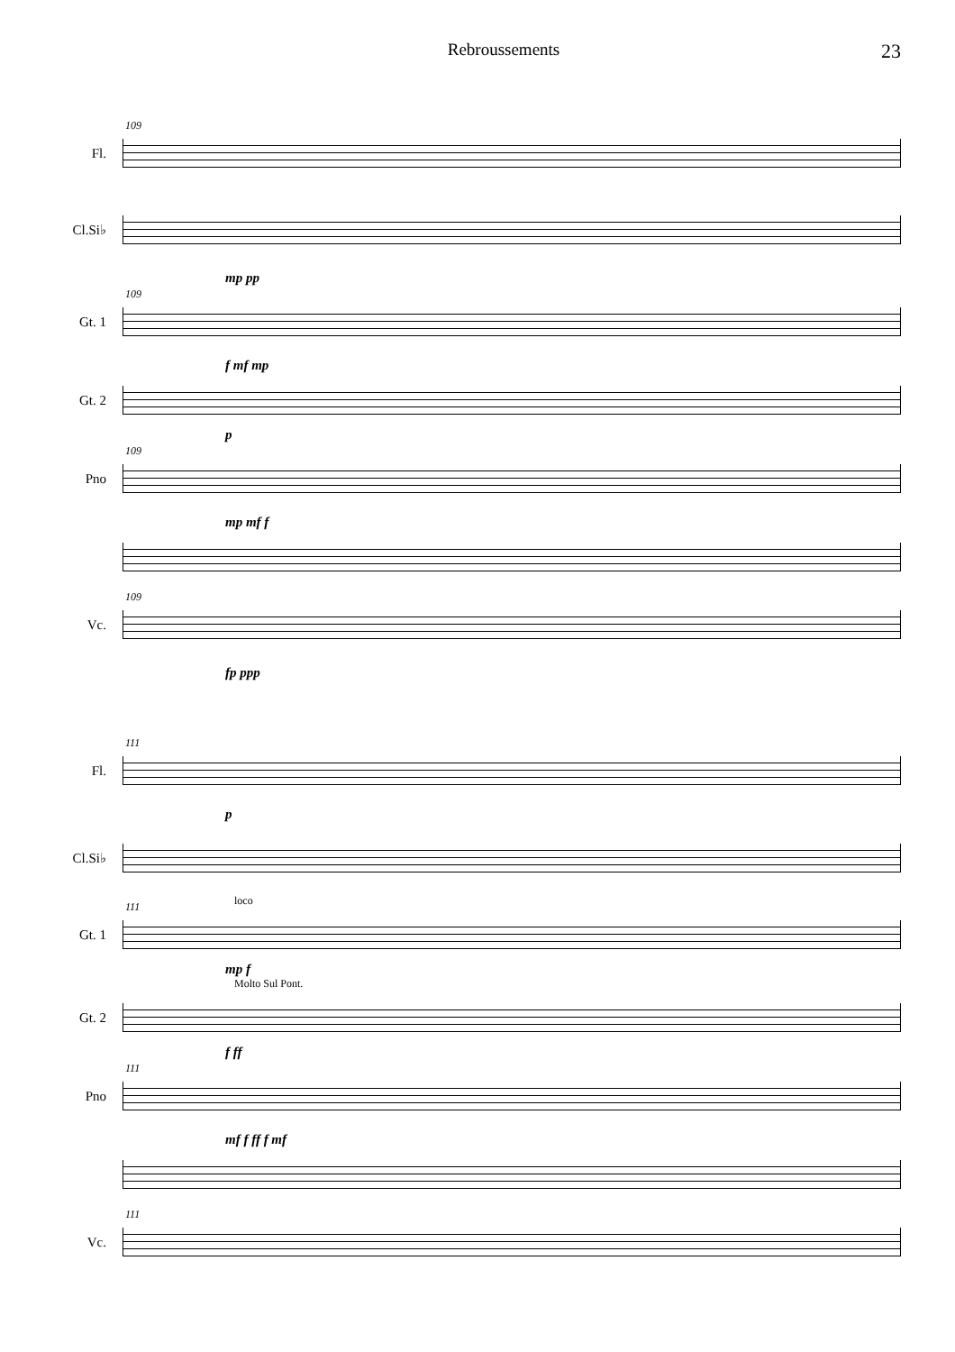Rebroussements 23
Fl.
109
Cl.Si♭
mp pp
Gt. 1
109
f mf mp
Gt. 2
p
Pno
109
mp mf f
Vc.
109
fp ppp
Fl.
111
p
Cl.Si♭
loco
Gt. 1
111
mp f
Molto Sul Pont.
Gt. 2
f ff
Pno
111
mf f ff f mf
Vc.
111